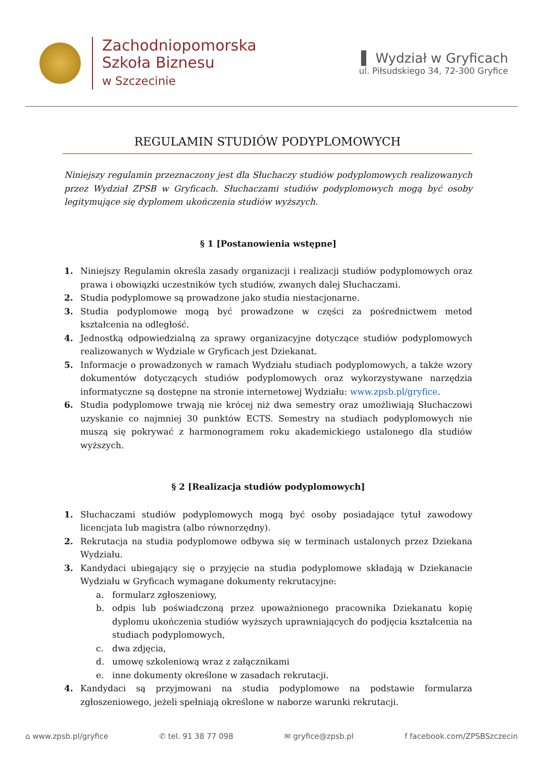Zachodniopomorska
Szkoła Biznesu
w Szczecinie
▌ Wydział w Gryficach
ul. Piłsudskiego 34, 72-300 Gryfice
REGULAMIN STUDIÓW PODYPLOMOWYCH
Niniejszy regulamin przeznaczony jest dla Słuchaczy studiów podyplomowych realizowanych przez Wydział ZPSB w Gryficach. Słuchaczami studiów podyplomowych mogą być osoby legitymujące się dyplomem ukończenia studiów wyższych.
§ 1 [Postanowienia wstępne]
1. Niniejszy Regulamin określa zasady organizacji i realizacji studiów podyplomowych oraz prawa i obowiązki uczestników tych studiów, zwanych dalej Słuchaczami.
2. Studia podyplomowe są prowadzone jako studia niestacjonarne.
3. Studia podyplomowe mogą być prowadzone w części za pośrednictwem metod kształcenia na odległość.
4. Jednostką odpowiedzialną za sprawy organizacyjne dotyczące studiów podyplomowych realizowanych w Wydziale w Gryficach jest Dziekanat.
5. Informacje o prowadzonych w ramach Wydziału studiach podyplomowych, a także wzory dokumentów dotyczących studiów podyplomowych oraz wykorzystywane narzędzia informatyczne są dostępne na stronie internetowej Wydziału: www.zpsb.pl/gryfice.
6. Studia podyplomowe trwają nie krócej niż dwa semestry oraz umożliwiają Słuchaczowi uzyskanie co najmniej 30 punktów ECTS. Semestry na studiach podyplomowych nie muszą się pokrywać z harmonogramem roku akademickiego ustalonego dla studiów wyższych.
§ 2 [Realizacja studiów podyplomowych]
1. Słuchaczami studiów podyplomowych mogą być osoby posiadające tytuł zawodowy licencjata lub magistra (albo równorzędny).
2. Rekrutacja na studia podyplomowe odbywa się w terminach ustalonych przez Dziekana Wydziału.
3. Kandydaci ubiegający się o przyjęcie na studia podyplomowe składają w Dziekanacie Wydziału w Gryficach wymagane dokumenty rekrutacyjne:
a. formularz zgłoszeniowy,
b. odpis lub poświadczoną przez upoważnionego pracownika Dziekanatu kopię dyplomu ukończenia studiów wyższych uprawniających do podjęcia kształcenia na studiach podyplomowych,
c. dwa zdjęcia,
d. umowę szkoleniową wraz z załącznikami
e. inne dokumenty określone w zasadach rekrutacji.
4. Kandydaci są przyjmowani na studia podyplomowe na podstawie formularza zgłoszeniowego, jeżeli spełniają określone w naborze warunki rekrutacji.
⌂ www.zpsb.pl/gryfice ✆ tel. 91 38 77 098 ✉ gryfice@zpsb.pl f facebook.com/ZPSBSzczecin